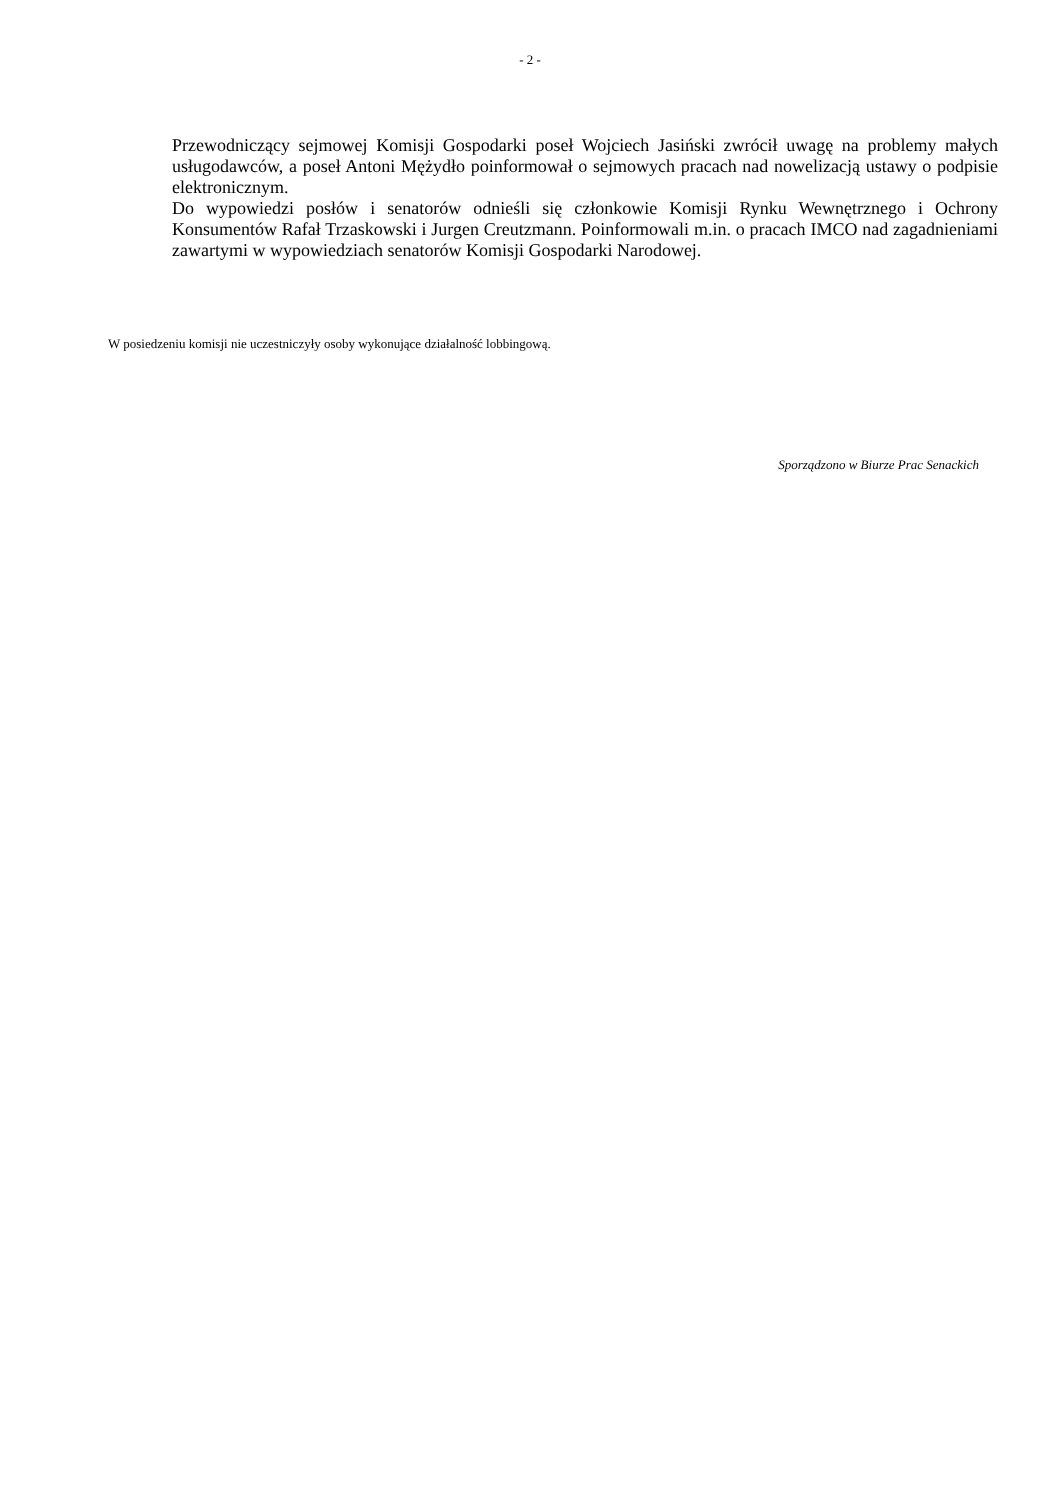- 2 -
Przewodniczący sejmowej Komisji Gospodarki poseł Wojciech Jasiński zwrócił uwagę na problemy małych usługodawców, a poseł Antoni Mężydło poinformował o sejmowych pracach nad nowelizacją ustawy o podpisie elektronicznym.
Do wypowiedzi posłów i senatorów odnieśli się członkowie Komisji Rynku Wewnętrznego i Ochrony Konsumentów Rafał Trzaskowski i Jurgen Creutzmann. Poinformowali m.in. o pracach IMCO nad zagadnieniami zawartymi w wypowiedziach senatorów Komisji Gospodarki Narodowej.
W posiedzeniu komisji nie uczestniczyły osoby wykonujące działalność lobbingową.
Sporządzono w Biurze Prac Senackich